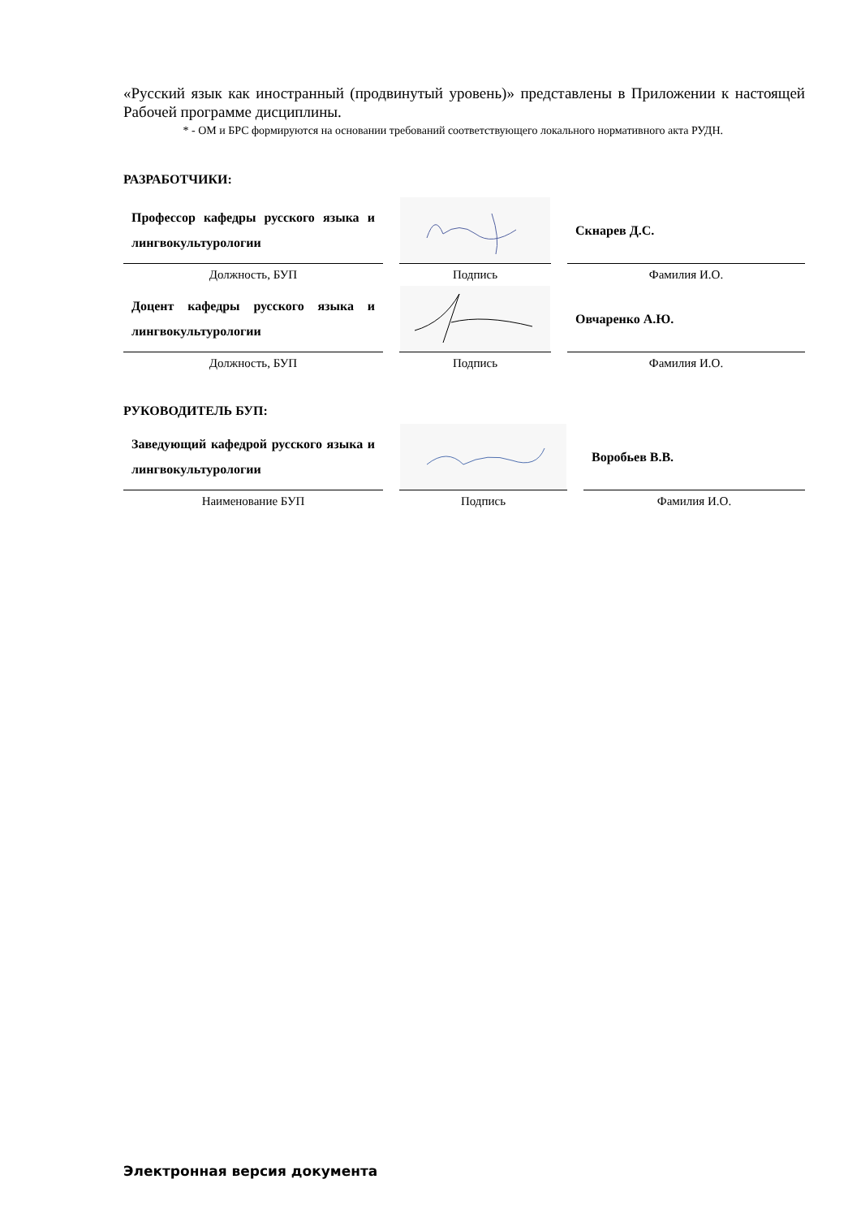«Русский язык как иностранный (продвинутый уровень)» представлены в Приложении к настоящей Рабочей программе дисциплины.
* - ОМ и БРС формируются на основании требований соответствующего локального нормативного акта РУДН.
РАЗРАБОТЧИКИ:
| Профессор кафедры русского языка и лингвокультурологии | | Скнарев Д.С. |
| Должность, БУП | Подпись | Фамилия И.О. |
| Доцент кафедры русского языка и лингвокультурологии | | Овчаренко А.Ю. |
| Должность, БУП | Подпись | Фамилия И.О. |
РУКОВОДИТЕЛЬ БУП:
| Заведующий кафедрой русского языка и лингвокультурологии | | Воробьев В.В. |
| Наименование БУП | Подпись | Фамилия И.О. |
Электронная версия документа